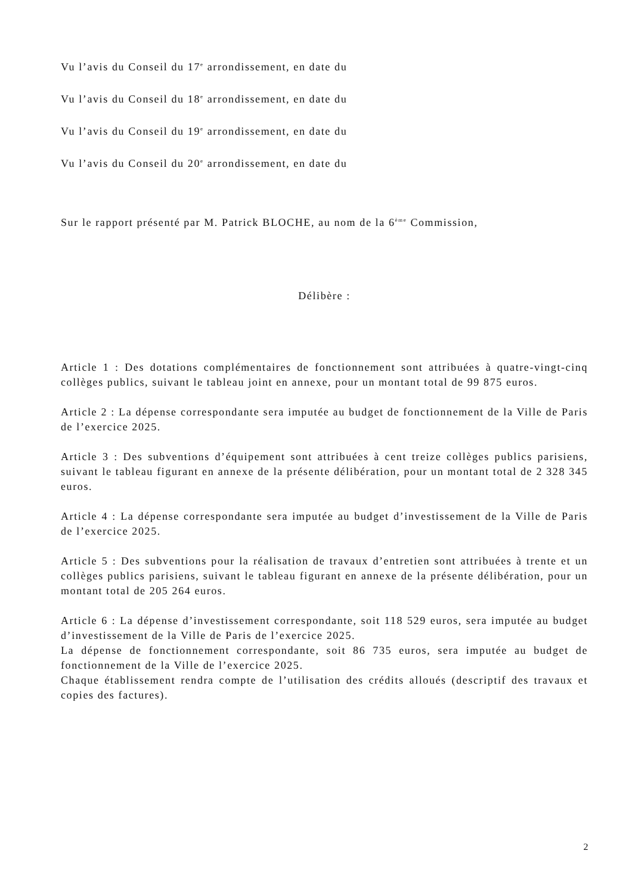Vu l’avis du Conseil du 17<sup>e</sup> arrondissement, en date du
Vu l’avis du Conseil du 18<sup>e</sup> arrondissement, en date du
Vu l’avis du Conseil du 19<sup>e</sup> arrondissement, en date du
Vu l’avis du Conseil du 20<sup>e</sup> arrondissement, en date du
Sur le rapport présenté par M. Patrick BLOCHE, au nom de la 6<sup>ème</sup> Commission,
Délibère :
Article 1 : Des dotations complémentaires de fonctionnement sont attribuées à quatre-vingt-cinq collèges publics, suivant le tableau joint en annexe, pour un montant total de 99 875 euros.
Article 2 : La dépense correspondante sera imputée au budget de fonctionnement de la Ville de Paris de l’exercice 2025.
Article 3 : Des subventions d’équipement sont attribuées à cent treize collèges publics parisiens, suivant le tableau figurant en annexe de la présente délibération, pour un montant total de 2 328 345 euros.
Article 4 : La dépense correspondante sera imputée au budget d’investissement de la Ville de Paris de l’exercice 2025.
Article 5 : Des subventions pour la réalisation de travaux d’entretien sont attribuées à trente et un collèges publics parisiens, suivant le tableau figurant en annexe de la présente délibération, pour un montant total de 205 264 euros.
Article 6 : La dépense d’investissement correspondante, soit 118 529 euros, sera imputée au budget d’investissement de la Ville de Paris de l’exercice 2025.
La dépense de fonctionnement correspondante, soit 86 735 euros, sera imputée au budget de fonctionnement de la Ville de l’exercice 2025.
Chaque établissement rendra compte de l’utilisation des crédits alloués (descriptif des travaux et copies des factures).
2